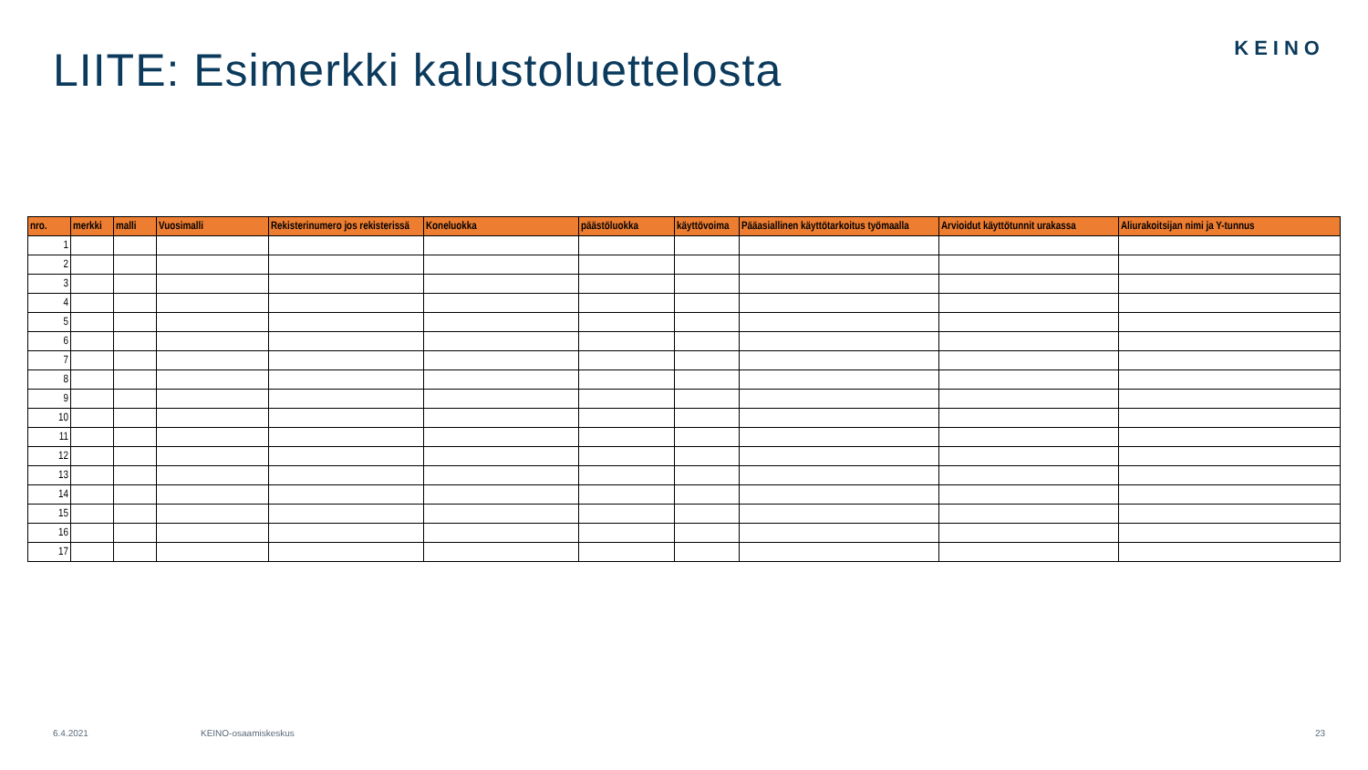KEINO
LIITE: Esimerkki kalustoluettelosta
| nro. | merkki | malli | Vuosimalli | Rekisterinumero jos rekisterissä | Koneluokka | päästöluokka | käyttövoima | Pääasiallinen käyttötarkoitus työmaalla | Arvioidut käyttötunnit urakassa | Aliurakoitsijan nimi ja Y-tunnus |
| --- | --- | --- | --- | --- | --- | --- | --- | --- | --- | --- |
| 1 | | | | | | | | | | |
| 2 | | | | | | | | | | |
| 3 | | | | | | | | | | |
| 4 | | | | | | | | | | |
| 5 | | | | | | | | | | |
| 6 | | | | | | | | | | |
| 7 | | | | | | | | | | |
| 8 | | | | | | | | | | |
| 9 | | | | | | | | | | |
| 10 | | | | | | | | | | |
| 11 | | | | | | | | | | |
| 12 | | | | | | | | | | |
| 13 | | | | | | | | | | |
| 14 | | | | | | | | | | |
| 15 | | | | | | | | | | |
| 16 | | | | | | | | | | |
| 17 | | | | | | | | | | |
6.4.2021 KEINO-osaamiskeskus 23